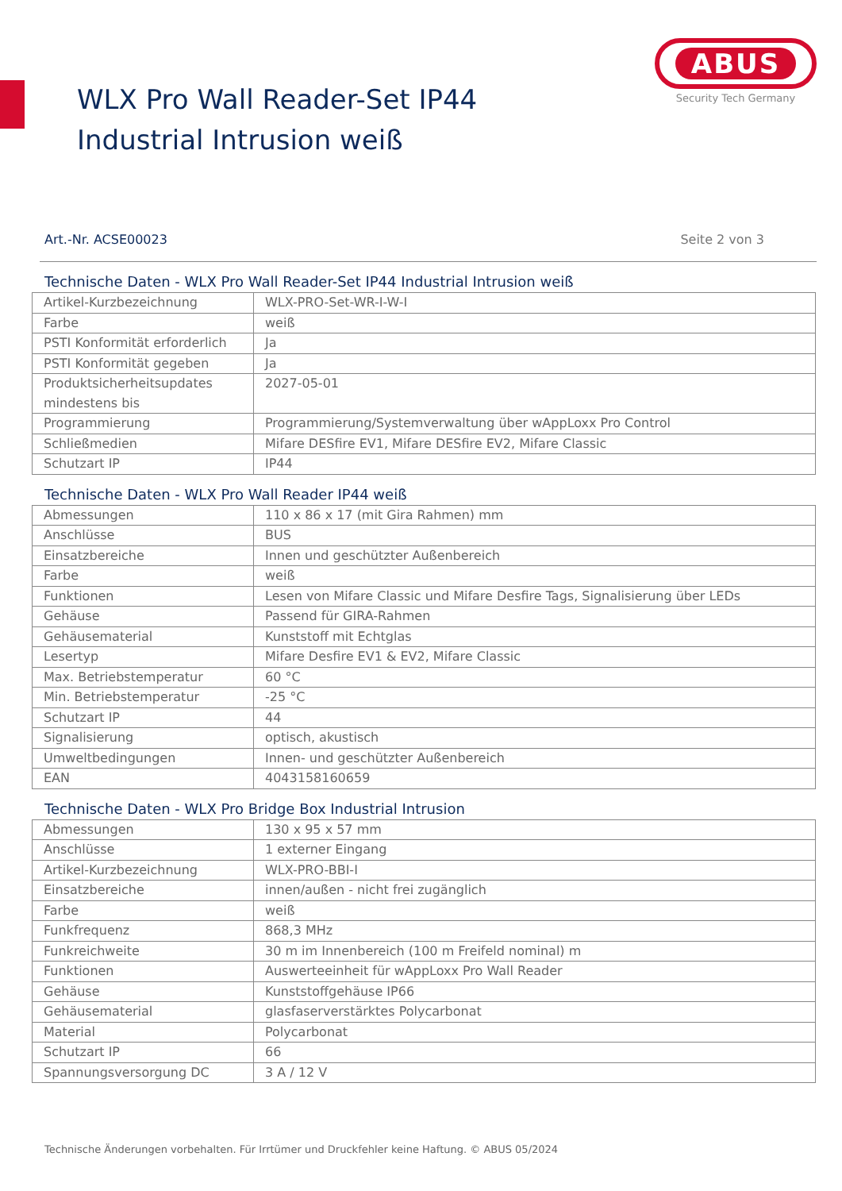WLX Pro Wall Reader-Set IP44 Industrial Intrusion weiß
ABUS
Security Tech Germany
Art.-Nr. ACSE00023 Seite 2 von 3
Technische Daten - WLX Pro Wall Reader-Set IP44 Industrial Intrusion weiß
| Artikel-Kurzbezeichnung | WLX-PRO-Set-WR-I-W-I |
| Farbe | weiß |
| PSTI Konformität erforderlich | Ja |
| PSTI Konformität gegeben | Ja |
| Produktsicherheitsupdates mindestens bis | 2027-05-01 |
| Programmierung | Programmierung/Systemverwaltung über wAppLoxx Pro Control |
| Schließmedien | Mifare DESfire EV1, Mifare DESfire EV2, Mifare Classic |
| Schutzart IP | IP44 |
Technische Daten - WLX Pro Wall Reader IP44 weiß
| Abmessungen | 110 x 86 x 17 (mit Gira Rahmen) mm |
| Anschlüsse | BUS |
| Einsatzbereiche | Innen und geschützter Außenbereich |
| Farbe | weiß |
| Funktionen | Lesen von Mifare Classic und Mifare Desfire Tags, Signalisierung über LEDs |
| Gehäuse | Passend für GIRA-Rahmen |
| Gehäusematerial | Kunststoff mit Echtglas |
| Lesertyp | Mifare Desfire EV1 & EV2, Mifare Classic |
| Max. Betriebstemperatur | 60 °C |
| Min. Betriebstemperatur | -25 °C |
| Schutzart IP | 44 |
| Signalisierung | optisch, akustisch |
| Umweltbedingungen | Innen- und geschützter Außenbereich |
| EAN | 4043158160659 |
Technische Daten - WLX Pro Bridge Box Industrial Intrusion
| Abmessungen | 130 x 95 x 57 mm |
| Anschlüsse | 1 externer Eingang |
| Artikel-Kurzbezeichnung | WLX-PRO-BBI-I |
| Einsatzbereiche | innen/außen - nicht frei zugänglich |
| Farbe | weiß |
| Funkfrequenz | 868,3 MHz |
| Funkreichweite | 30 m im Innenbereich (100 m Freifeld nominal) m |
| Funktionen | Auswerteeinheit für wAppLoxx Pro Wall Reader |
| Gehäuse | Kunststoffgehäuse IP66 |
| Gehäusematerial | glasfaserverstärktes Polycarbonat |
| Material | Polycarbonat |
| Schutzart IP | 66 |
| Spannungsversorgung DC | 3 A / 12 V |
Technische Änderungen vorbehalten. Für Irrtümer und Druckfehler keine Haftung. © ABUS 05/2024